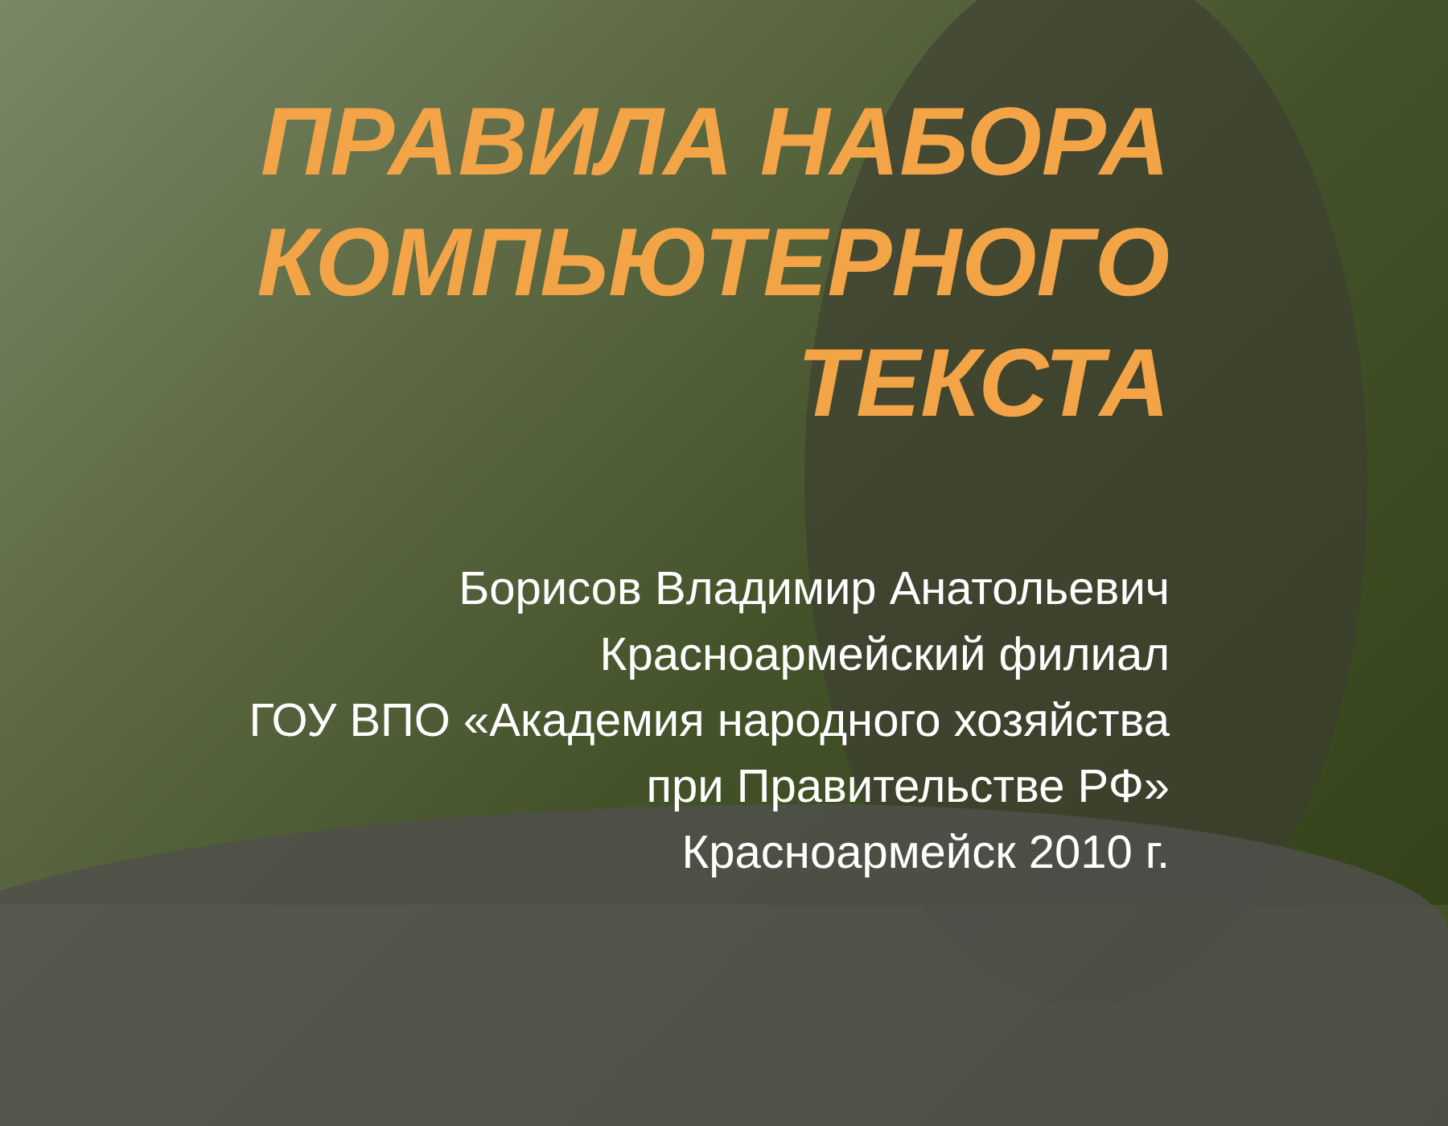ПРАВИЛА НАБОРА КОМПЬЮТЕРНОГО ТЕКСТА
Борисов Владимир Анатольевич
Красноармейский филиал
ГОУ ВПО «Академия народного хозяйства
при Правительстве РФ»
Красноармейск 2010 г.